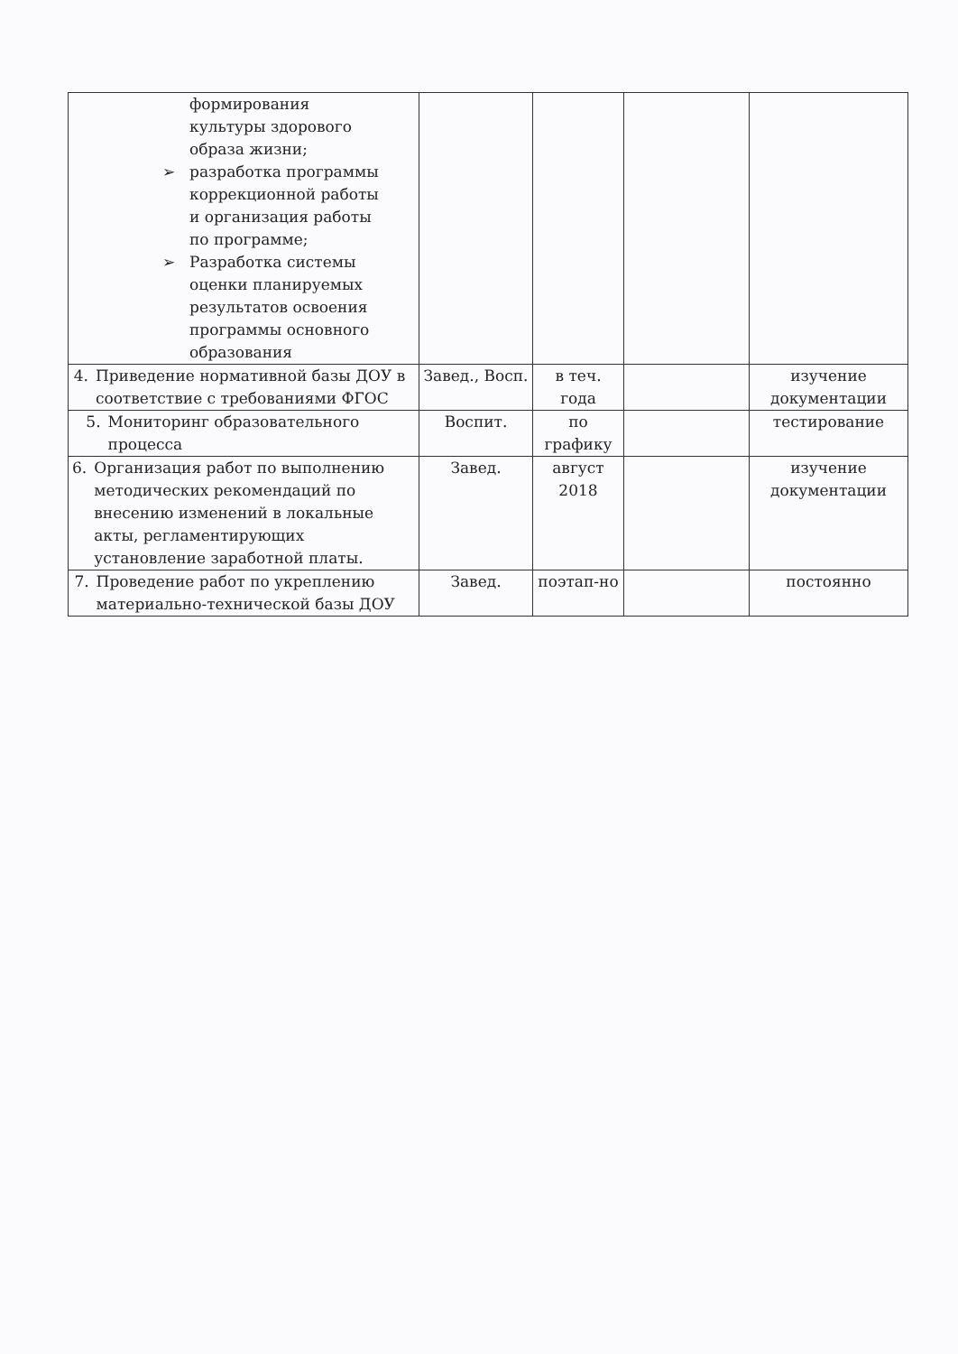| формирования культуры здорового образа жизни; ➢ разработка программы коррекционной работы и организация работы по программе; ➢ Разработка системы оценки планируемых результатов освоения программы основного образования | | | | |
| 4. Приведение нормативной базы ДОУ в соответствие с требованиями ФГОС | Завед., Восп. | в теч. года | | изучение документации |
| 5. Мониторинг образовательного процесса | Воспит. | по графику | | тестирование |
| 6. Организация работ по выполнению методических рекомендаций по внесению изменений в локальные акты, регламентирующих установление заработной платы. | Завед. | август 2018 | | изучение документации |
| 7. Проведение работ по укреплению материально-технической базы ДОУ | Завед. | поэтап-но | | постоянно |